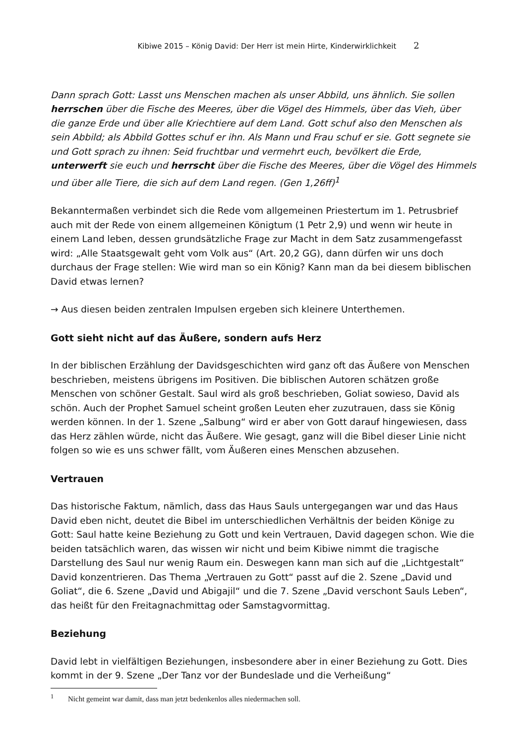Kibiwe 2015 – König David: Der Herr ist mein Hirte, Kinderwirklichkeit 2
Dann sprach Gott: Lasst uns Menschen machen als unser Abbild, uns ähnlich. Sie sollen herrschen über die Fische des Meeres, über die Vögel des Himmels, über das Vieh, über die ganze Erde und über alle Kriechtiere auf dem Land. Gott schuf also den Menschen als sein Abbild; als Abbild Gottes schuf er ihn. Als Mann und Frau schuf er sie. Gott segnete sie und Gott sprach zu ihnen: Seid fruchtbar und vermehrt euch, bevölkert die Erde, unterwerft sie euch und herrscht über die Fische des Meeres, über die Vögel des Himmels und über alle Tiere, die sich auf dem Land regen. (Gen 1,26ff)<sup>1</sup>
Bekanntermaßen verbindet sich die Rede vom allgemeinen Priestertum im 1. Petrusbrief auch mit der Rede von einem allgemeinen Königtum (1 Petr 2,9) und wenn wir heute in einem Land leben, dessen grundsätzliche Frage zur Macht in dem Satz zusammengefasst wird: „Alle Staatsgewalt geht vom Volk aus“ (Art. 20,2 GG), dann dürfen wir uns doch durchaus der Frage stellen: Wie wird man so ein König? Kann man da bei diesem biblischen David etwas lernen?
→ Aus diesen beiden zentralen Impulsen ergeben sich kleinere Unterthemen.
Gott sieht nicht auf das Äußere, sondern aufs Herz
In der biblischen Erzählung der Davidsgeschichten wird ganz oft das Äußere von Menschen beschrieben, meistens übrigens im Positiven. Die biblischen Autoren schätzen große Menschen von schöner Gestalt. Saul wird als groß beschrieben, Goliat sowieso, David als schön. Auch der Prophet Samuel scheint großen Leuten eher zuzutrauen, dass sie König werden können. In der 1. Szene „Salbung“ wird er aber von Gott darauf hingewiesen, dass das Herz zählen würde, nicht das Äußere. Wie gesagt, ganz will die Bibel dieser Linie nicht folgen so wie es uns schwer fällt, vom Äußeren eines Menschen abzusehen.
Vertrauen
Das historische Faktum, nämlich, dass das Haus Sauls untergegangen war und das Haus David eben nicht, deutet die Bibel im unterschiedlichen Verhältnis der beiden Könige zu Gott: Saul hatte keine Beziehung zu Gott und kein Vertrauen, David dagegen schon. Wie die beiden tatsächlich waren, das wissen wir nicht und beim Kibiwe nimmt die tragische Darstellung des Saul nur wenig Raum ein. Deswegen kann man sich auf die „Lichtgestalt“ David konzentrieren. Das Thema „Vertrauen zu Gott“ passt auf die 2. Szene „David und Goliat“, die 6. Szene „David und Abigajil“ und die 7. Szene „David verschont Sauls Leben“, das heißt für den Freitagnachmittag oder Samstagvormittag.
Beziehung
David lebt in vielfältigen Beziehungen, insbesondere aber in einer Beziehung zu Gott. Dies kommt in der 9. Szene „Der Tanz vor der Bundeslade und die Verheißung“
<sup>1</sup> Nicht gemeint war damit, dass man jetzt bedenkenlos alles niedermachen soll.